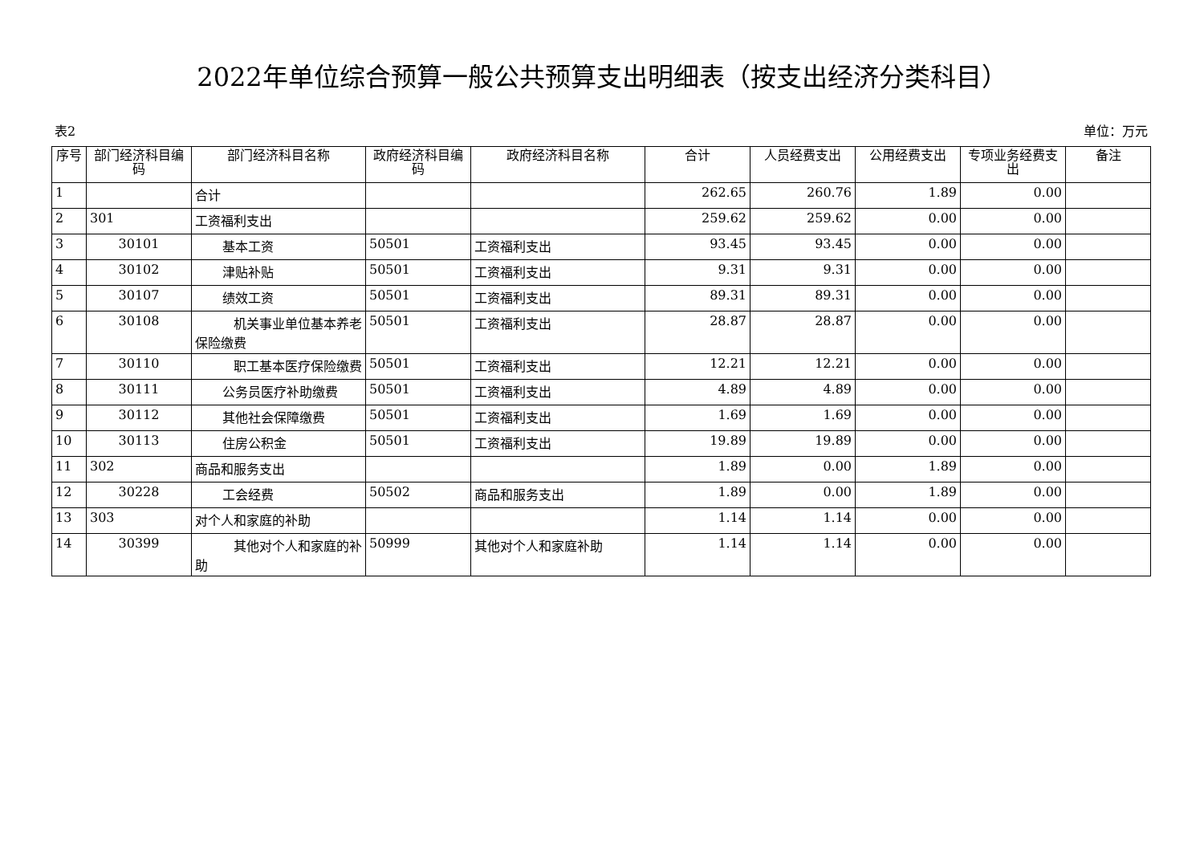2022年单位综合预算一般公共预算支出明细表（按支出经济分类科目）
表2 单位：万元
| 序号 | 部门经济科目编码 | 部门经济科目名称 | 政府经济科目编码 | 政府经济科目名称 | 合计 | 人员经费支出 | 公用经费支出 | 专项业务经费支出 | 备注 |
| --- | --- | --- | --- | --- | --- | --- | --- | --- | --- |
| 1 | | 合计 | | | 262.65 | 260.76 | 1.89 | 0.00 | |
| 2 | 301 | 工资福利支出 | | | 259.62 | 259.62 | 0.00 | 0.00 | |
| 3 | 30101 | 基本工资 | 50501 | 工资福利支出 | 93.45 | 93.45 | 0.00 | 0.00 | |
| 4 | 30102 | 津贴补贴 | 50501 | 工资福利支出 | 9.31 | 9.31 | 0.00 | 0.00 | |
| 5 | 30107 | 绩效工资 | 50501 | 工资福利支出 | 89.31 | 89.31 | 0.00 | 0.00 | |
| 6 | 30108 | 机关事业单位基本养老保险缴费 | 50501 | 工资福利支出 | 28.87 | 28.87 | 0.00 | 0.00 | |
| 7 | 30110 | 职工基本医疗保险缴费 | 50501 | 工资福利支出 | 12.21 | 12.21 | 0.00 | 0.00 | |
| 8 | 30111 | 公务员医疗补助缴费 | 50501 | 工资福利支出 | 4.89 | 4.89 | 0.00 | 0.00 | |
| 9 | 30112 | 其他社会保障缴费 | 50501 | 工资福利支出 | 1.69 | 1.69 | 0.00 | 0.00 | |
| 10 | 30113 | 住房公积金 | 50501 | 工资福利支出 | 19.89 | 19.89 | 0.00 | 0.00 | |
| 11 | 302 | 商品和服务支出 | | | 1.89 | 0.00 | 1.89 | 0.00 | |
| 12 | 30228 | 工会经费 | 50502 | 商品和服务支出 | 1.89 | 0.00 | 1.89 | 0.00 | |
| 13 | 303 | 对个人和家庭的补助 | | | 1.14 | 1.14 | 0.00 | 0.00 | |
| 14 | 30399 | 其他对个人和家庭的补助 | 50999 | 其他对个人和家庭补助 | 1.14 | 1.14 | 0.00 | 0.00 | |